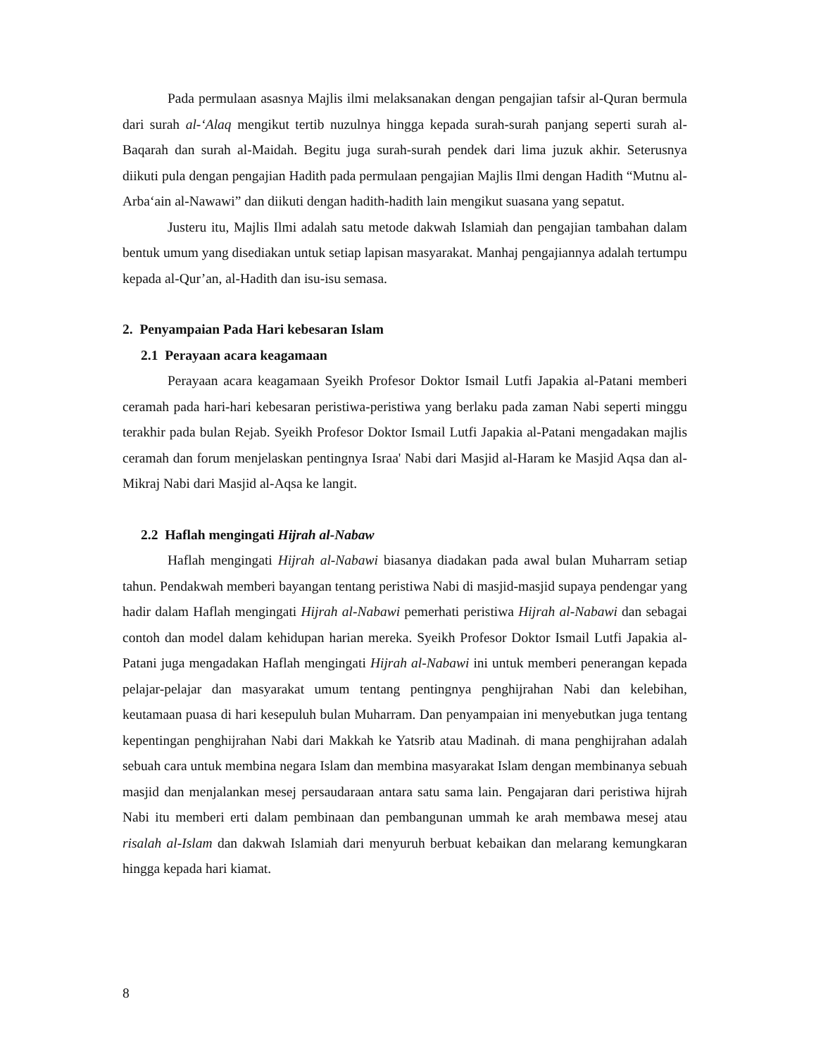Pada permulaan asasnya Majlis ilmi melaksanakan dengan pengajian tafsir al-Quran bermula dari surah al-‘Alaq mengikut tertib nuzulnya hingga kepada surah-surah panjang seperti surah al-Baqarah dan surah al-Maidah. Begitu juga surah-surah pendek dari lima juzuk akhir. Seterusnya diikuti pula dengan pengajian Hadith pada permulaan pengajian Majlis Ilmi dengan Hadith “Mutnu al-Arba‘ain al-Nawawi” dan diikuti dengan hadith-hadith lain mengikut suasana yang sepatut.
Justeru itu, Majlis Ilmi adalah satu metode dakwah Islamiah dan pengajian tambahan dalam bentuk umum yang disediakan untuk setiap lapisan masyarakat. Manhaj pengajiannya adalah tertumpu kepada al-Qur’an, al-Hadith dan isu-isu semasa.
2. Penyampaian Pada Hari kebesaran Islam
2.1 Perayaan acara keagamaan
Perayaan acara keagamaan Syeikh Profesor Doktor Ismail Lutfi Japakia al-Patani memberi ceramah pada hari-hari kebesaran peristiwa-peristiwa yang berlaku pada zaman Nabi seperti minggu terakhir pada bulan Rejab. Syeikh Profesor Doktor Ismail Lutfi Japakia al-Patani mengadakan majlis ceramah dan forum menjelaskan pentingnya Israa' Nabi dari Masjid al-Haram ke Masjid Aqsa dan al- Mikraj Nabi dari Masjid al-Aqsa ke langit.
2.2 Haflah mengingati Hijrah al-Nabaw
Haflah mengingati Hijrah al-Nabawi biasanya diadakan pada awal bulan Muharram setiap tahun. Pendakwah memberi bayangan tentang peristiwa Nabi di masjid-masjid supaya pendengar yang hadir dalam Haflah mengingati Hijrah al-Nabawi pemerhati peristiwa Hijrah al-Nabawi dan sebagai contoh dan model dalam kehidupan harian mereka. Syeikh Profesor Doktor Ismail Lutfi Japakia al-Patani juga mengadakan Haflah mengingati Hijrah al-Nabawi ini untuk memberi penerangan kepada pelajar-pelajar dan masyarakat umum tentang pentingnya penghijrahan Nabi dan kelebihan, keutamaan puasa di hari kesepuluh bulan Muharram. Dan penyampaian ini menyebutkan juga tentang kepentingan penghijrahan Nabi dari Makkah ke Yatsrib atau Madinah. di mana penghijrahan adalah sebuah cara untuk membina negara Islam dan membina masyarakat Islam dengan membinanya sebuah masjid dan menjalankan mesej persaudaraan antara satu sama lain. Pengajaran dari peristiwa hijrah Nabi itu memberi erti dalam pembinaan dan pembangunan ummah ke arah membawa mesej atau risalah al-Islam dan dakwah Islamiah dari menyuruh berbuat kebaikan dan melarang kemungkaran hingga kepada hari kiamat.
8